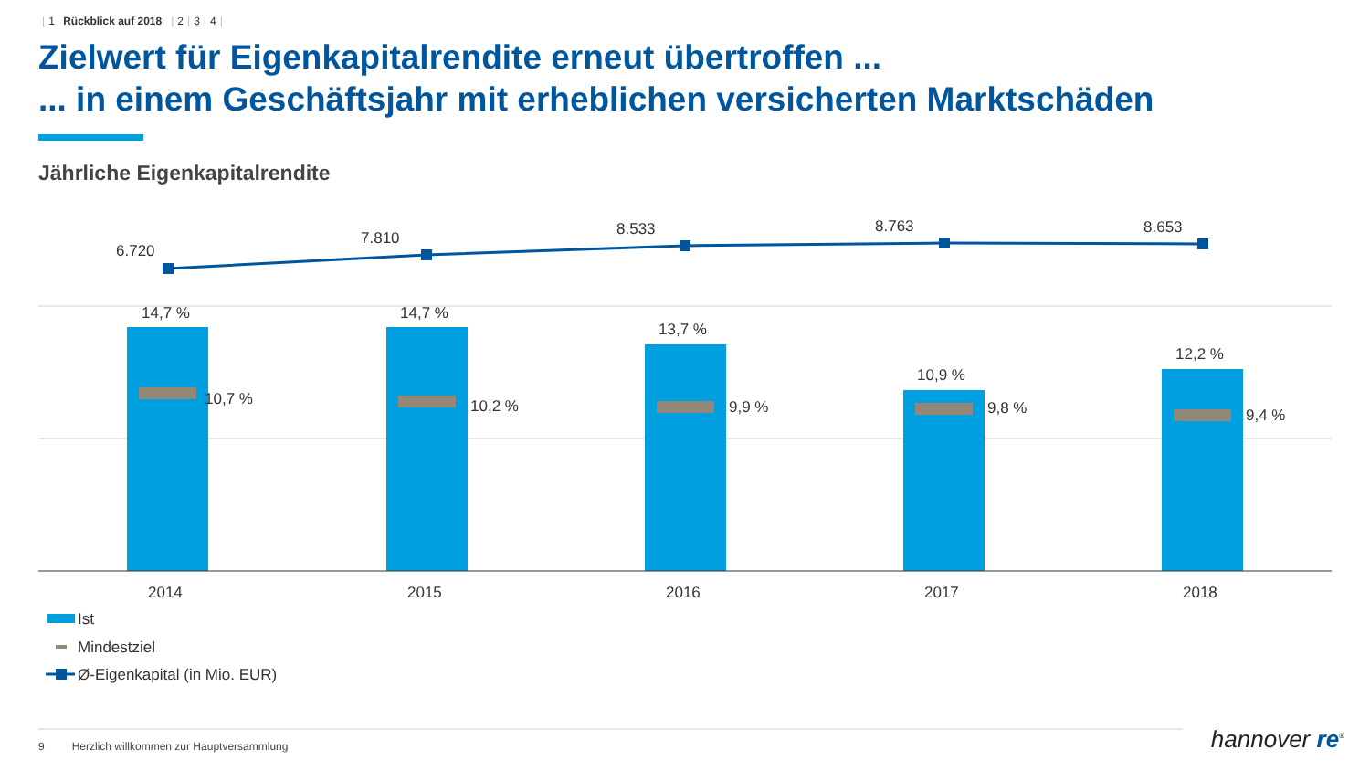| 1 Rückblick auf 2018 | 2 | 3 | 4 |
Zielwert für Eigenkapitalrendite erneut übertroffen ...
... in einem Geschäftsjahr mit erheblichen versicherten Marktschäden
Jährliche Eigenkapitalrendite
6.720
7.810
8.533
8.763
8.653
14,7 %
14,7 %
13,7 %
10,9 %
12,2 %
10,7 %
10,2 %
9,9 %
9,8 %
9,4 %
2014
2015
2016
2017
2018
Ist
Mindestziel
Ø-Eigenkapital (in Mio. EUR)
9 Herzlich willkommen zur Hauptversammlung
hannover re<sup>®</sup>